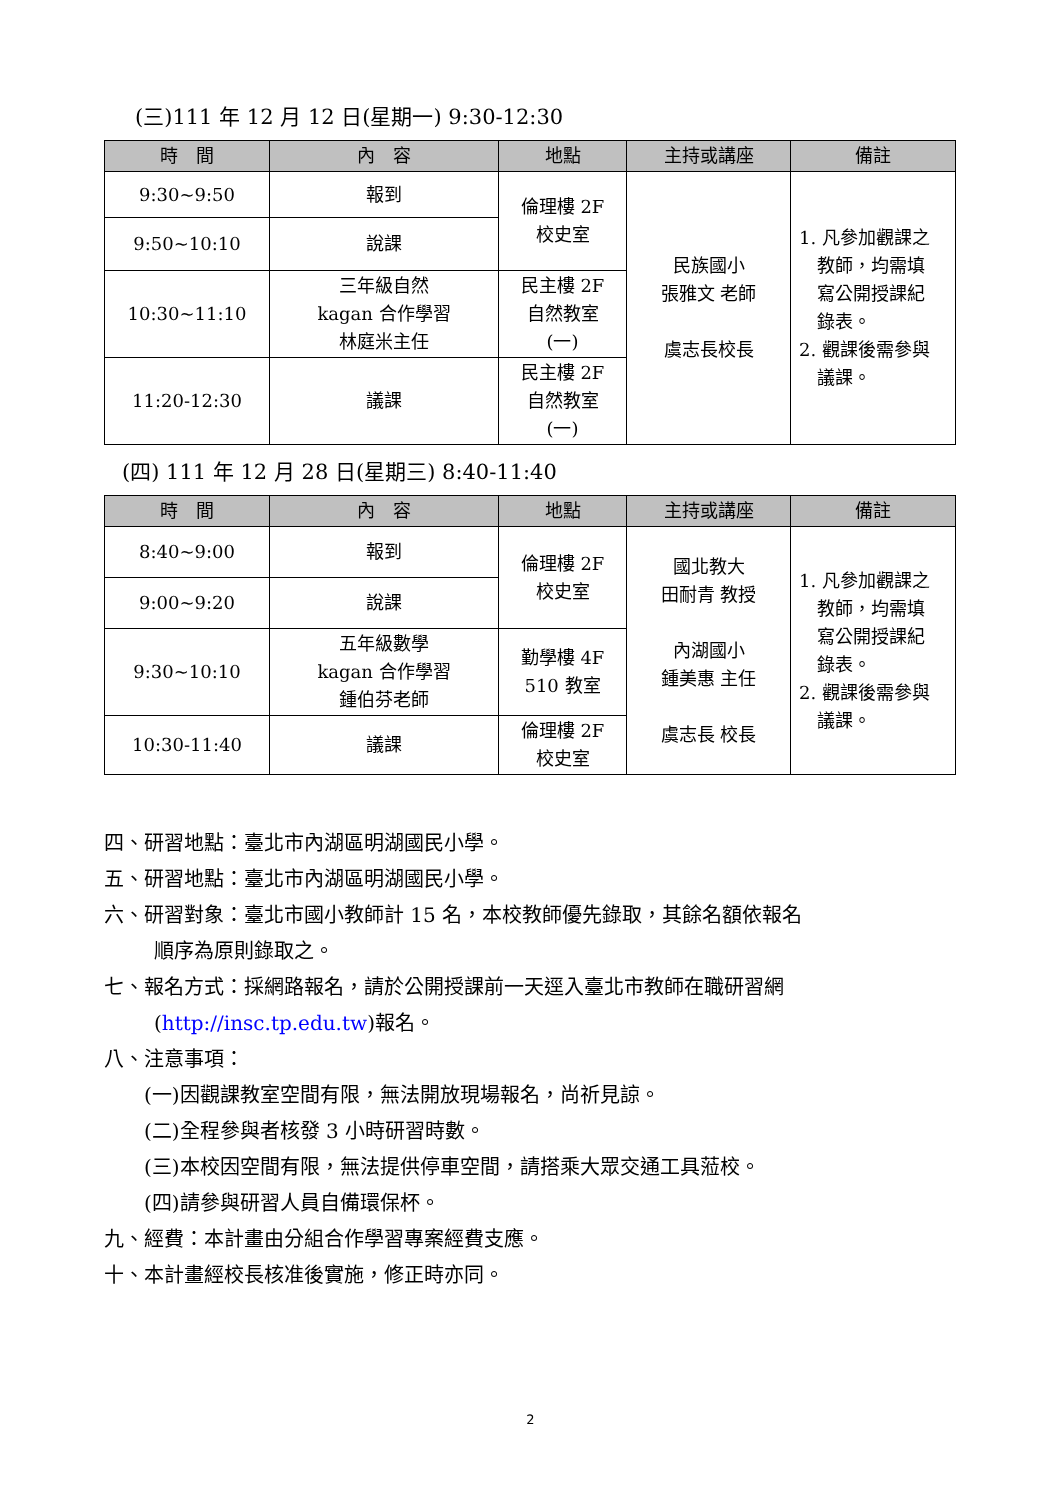(三)111 年 12 月 12 日(星期一) 9:30-12:30
| 時 間 | 內 容 | 地點 | 主持或講座 | 備註 |
| --- | --- | --- | --- | --- |
| 9:30~9:50 | 報到 | 倫理樓 2F 校史室 | 民族國小 張雅文 老師 虞志長校長 | 1. 凡參加觀課之 教師，均需填 寫公開授課紀 錄表。 2. 觀課後需參與 議課。 |
| 9:50~10:10 | 說課 | | | |
| 10:30~11:10 | 三年級自然 kagan 合作學習 林庭米主任 | 民主樓 2F 自然教室 (一) | | |
| 11:20-12:30 | 議課 | 民主樓 2F 自然教室 (一) | | |
(四) 111 年 12 月 28 日(星期三) 8:40-11:40
| 時 間 | 內 容 | 地點 | 主持或講座 | 備註 |
| --- | --- | --- | --- | --- |
| 8:40~9:00 | 報到 | 倫理樓 2F 校史室 | 國北教大 田耐青 教授 內湖國小 鍾美惠 主任 虞志長 校長 | 1. 凡參加觀課之 教師，均需填 寫公開授課紀 錄表。 2. 觀課後需參與 議課。 |
| 9:00~9:20 | 說課 | | | |
| 9:30~10:10 | 五年級數學 kagan 合作學習 鍾伯芬老師 | 勤學樓 4F 510 教室 | | |
| 10:30-11:40 | 議課 | 倫理樓 2F 校史室 | | |
四、研習地點：臺北市內湖區明湖國民小學。
五、研習地點：臺北市內湖區明湖國民小學。
六、研習對象：臺北市國小教師計 15 名，本校教師優先錄取，其餘名額依報名
順序為原則錄取之。
七、報名方式：採網路報名，請於公開授課前一天逕入臺北市教師在職研習網
(http://insc.tp.edu.tw)報名。
八、注意事項：
(一)因觀課教室空間有限，無法開放現場報名，尚祈見諒。
(二)全程參與者核發 3 小時研習時數。
(三)本校因空間有限，無法提供停車空間，請搭乘大眾交通工具蒞校。
(四)請參與研習人員自備環保杯。
九、經費：本計畫由分組合作學習專案經費支應。
十、本計畫經校長核准後實施，修正時亦同。
2